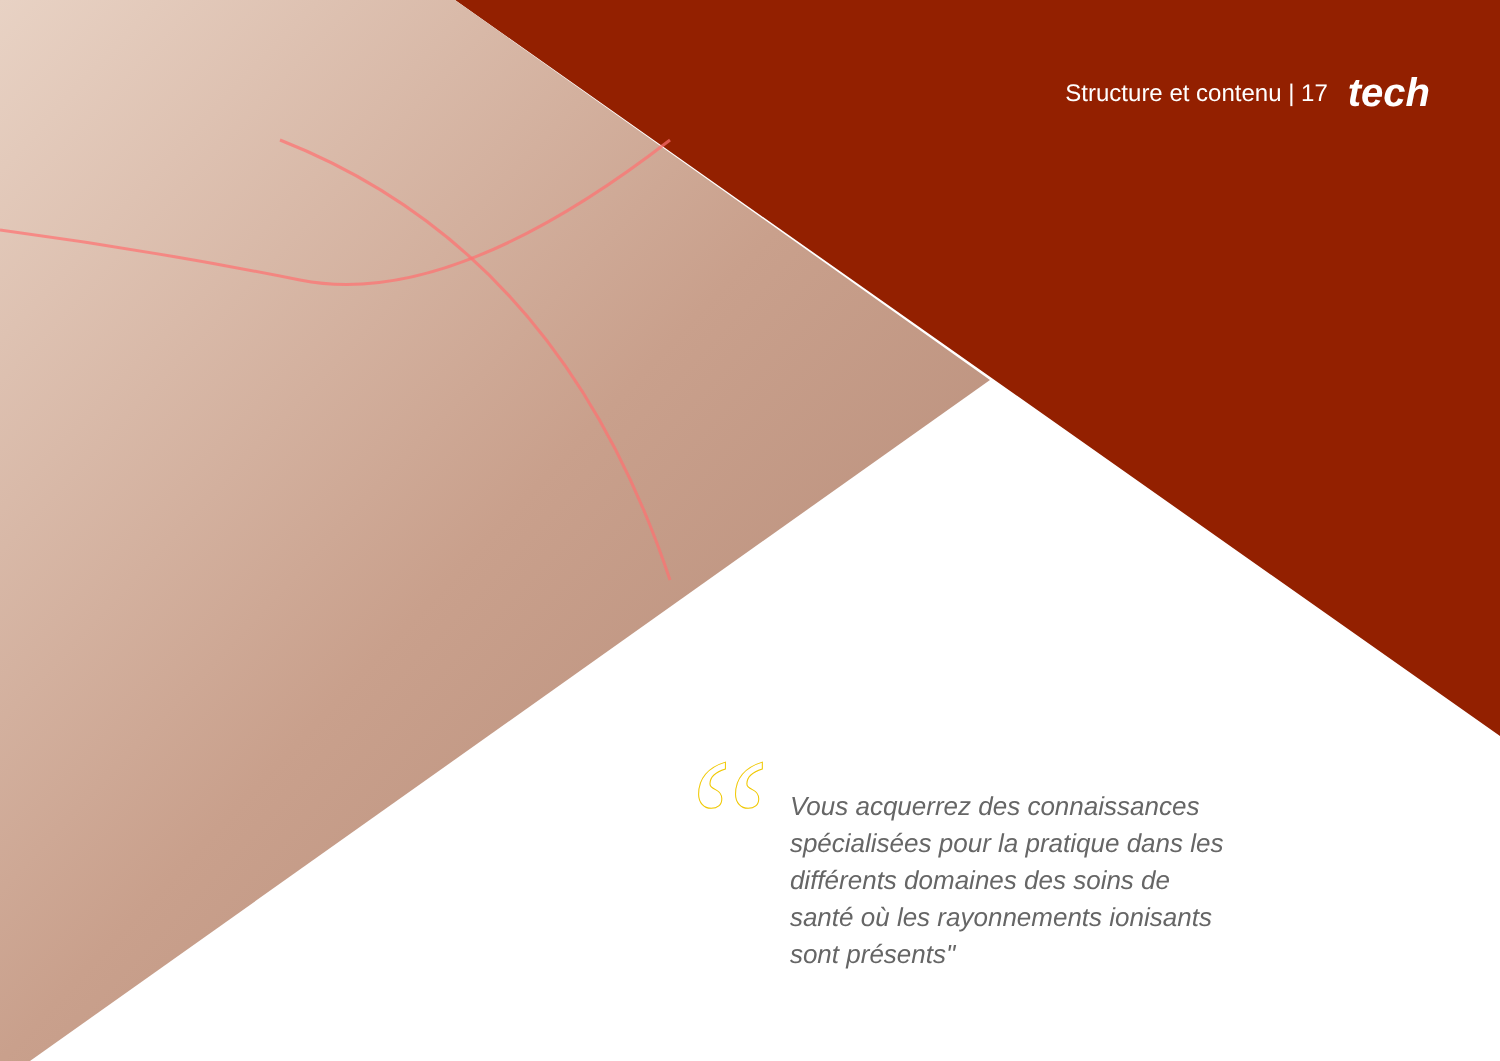Structure et contenu | 17 tech
“
Vous acquerrez des connaissances spécialisées pour la pratique dans les différents domaines des soins de santé où les rayonnements ionisants sont présents"